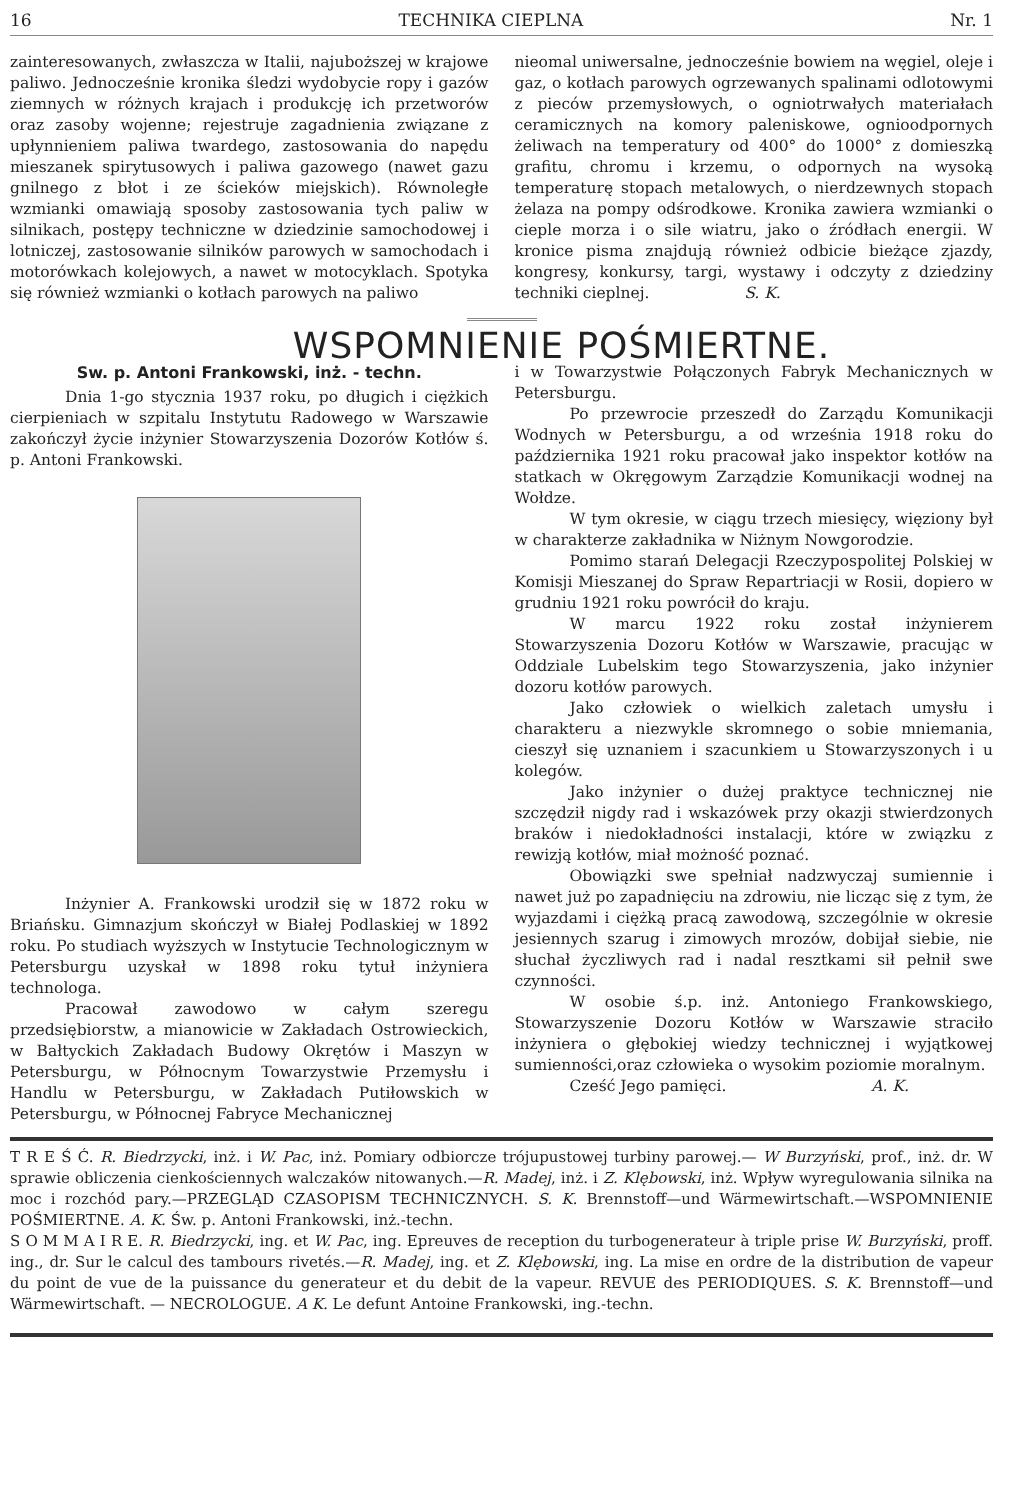16 TECHNIKA CIEPLNA Nr. 1
zainteresowanych, zwłaszcza w Italii, najuboższej w krajowe paliwo. Jednocześnie kronika śledzi wydobycie ropy i gazów ziemnych w różnych krajach i produkcję ich przetworów oraz zasoby wojenne; rejestruje zagadnienia związane z upłynnieniem paliwa twardego, zastosowania do napędu mieszanek spirytusowych i paliwa gazowego (nawet gazu gnilnego z błot i ze ścieków miejskich). Równoległe wzmianki omawiają sposoby zastosowania tych paliw w silnikach, postępy techniczne w dziedzinie samochodowej i lotniczej, zastosowanie silników parowych w samochodach i motorówkach kolejowych, a nawet w motocyklach. Spotyka się również wzmianki o kotłach parowych na paliwo
nieomal uniwersalne, jednocześnie bowiem na węgiel, oleje i gaz, o kotłach parowych ogrzewanych spalinami odlotowymi z pieców przemysłowych, o ogniotrwałych materiałach ceramicznych na komory paleniskowe, ognioodpornych żeliwach na temperatury od 400° do 1000° z domieszką grafitu, chromu i krzemu, o odpornych na wysoką temperaturę stopach metalowych, o nierdzewnych stopach żelaza na pompy odśrodkowe. Kronika zawiera wzmianki o cieple morza i o sile wiatru, jako o źródłach energii. W kronice pisma znajdują również odbicie bieżące zjazdy, kongresy, konkursy, targi, wystawy i odczyty z dziedziny techniki cieplnej. S. K.
WSPOMNIENIE POŚMIERTNE.
Sw. p. Antoni Frankowski, inż. - techn.
Dnia 1-go stycznia 1937 roku, po długich i ciężkich cierpieniach w szpitalu Instytutu Radowego w Warszawie zakończył życie inżynier Stowarzyszenia Dozorów Kotłów ś. p. Antoni Frankowski.
Inżynier A. Frankowski urodził się w 1872 roku w Briańsku. Gimnazjum skończył w Białej Podlaskiej w 1892 roku. Po studiach wyższych w Instytucie Technologicznym w Petersburgu uzyskał w 1898 roku tytuł inżyniera technologa.
Pracował zawodowo w całym szeregu przedsiębiorstw, a mianowicie w Zakładach Ostrowieckich, w Bałtyckich Zakładach Budowy Okrętów i Maszyn w Petersburgu, w Północnym Towarzystwie Przemysłu i Handlu w Petersburgu, w Zakładach Putiłowskich w Petersburgu, w Północnej Fabryce Mechanicznej
i w Towarzystwie Połączonych Fabryk Mechanicznych w Petersburgu.
Po przewrocie przeszedł do Zarządu Komunikacji Wodnych w Petersburgu, a od września 1918 roku do października 1921 roku pracował jako inspektor kotłów na statkach w Okręgowym Zarządzie Komunikacji wodnej na Wołdze.
W tym okresie, w ciągu trzech miesięcy, więziony był w charakterze zakładnika w Niżnym Nowgorodzie.
Pomimo starań Delegacji Rzeczypospolitej Polskiej w Komisji Mieszanej do Spraw Repartriacji w Rosii, dopiero w grudniu 1921 roku powrócił do kraju.
W marcu 1922 roku został inżynierem Stowarzyszenia Dozoru Kotłów w Warszawie, pracując w Oddziale Lubelskim tego Stowarzyszenia, jako inżynier dozoru kotłów parowych.
Jako człowiek o wielkich zaletach umysłu i charakteru a niezwykle skromnego o sobie mniemania, cieszył się uznaniem i szacunkiem u Stowarzyszonych i u kolegów.
Jako inżynier o dużej praktyce technicznej nie szczędził nigdy rad i wskazówek przy okazji stwierdzonych braków i niedokładności instalacji, które w związku z rewizją kotłów, miał możność poznać.
Obowiązki swe spełniał nadzwyczaj sumiennie i nawet już po zapadnięciu na zdrowiu, nie licząc się z tym, że wyjazdami i ciężką pracą zawodową, szczególnie w okresie jesiennych szarug i zimowych mrozów, dobijał siebie, nie słuchał życzliwych rad i nadal resztkami sił pełnił swe czynności.
W osobie ś.p. inż. Antoniego Frankowskiego, Stowarzyszenie Dozoru Kotłów w Warszawie straciło inżyniera o głębokiej wiedzy technicznej i wyjątkowej sumienności,oraz człowieka o wysokim poziomie moralnym.
Cześć Jego pamięci. A. K.
T R E Ś Ć. R. Biedrzycki, inż. i W. Pac, inż. Pomiary odbiorcze trójupustowej turbiny parowej.— W Burzyński, prof., inż. dr. W sprawie obliczenia cienkościennych walczaków nitowanych.—R. Madej, inż. i Z. Klębowski, inż. Wpływ wyregulowania silnika na moc i rozchód pary.—PRZEGLĄD CZASOPISM TECHNICZNYCH. S. K. Brennstoff—und Wärmewirtschaft.—WSPOMNIENIE POŚMIERTNE. A. K. Św. p. Antoni Frankowski, inż.-techn.
S O M M A I R E. R. Biedrzycki, ing. et W. Pac, ing. Epreuves de reception du turbogenerateur à triple prise W. Burzyński, proff. ing., dr. Sur le calcul des tambours rivetés.—R. Madej, ing. et Z. Klębowski, ing. La mise en ordre de la distribution de vapeur du point de vue de la puissance du generateur et du debit de la vapeur. REVUE des PERIODIQUES. S. K. Brennstoff—und Wärmewirtschaft. — NECROLOGUE. A K. Le defunt Antoine Frankowski, ing.-techn.